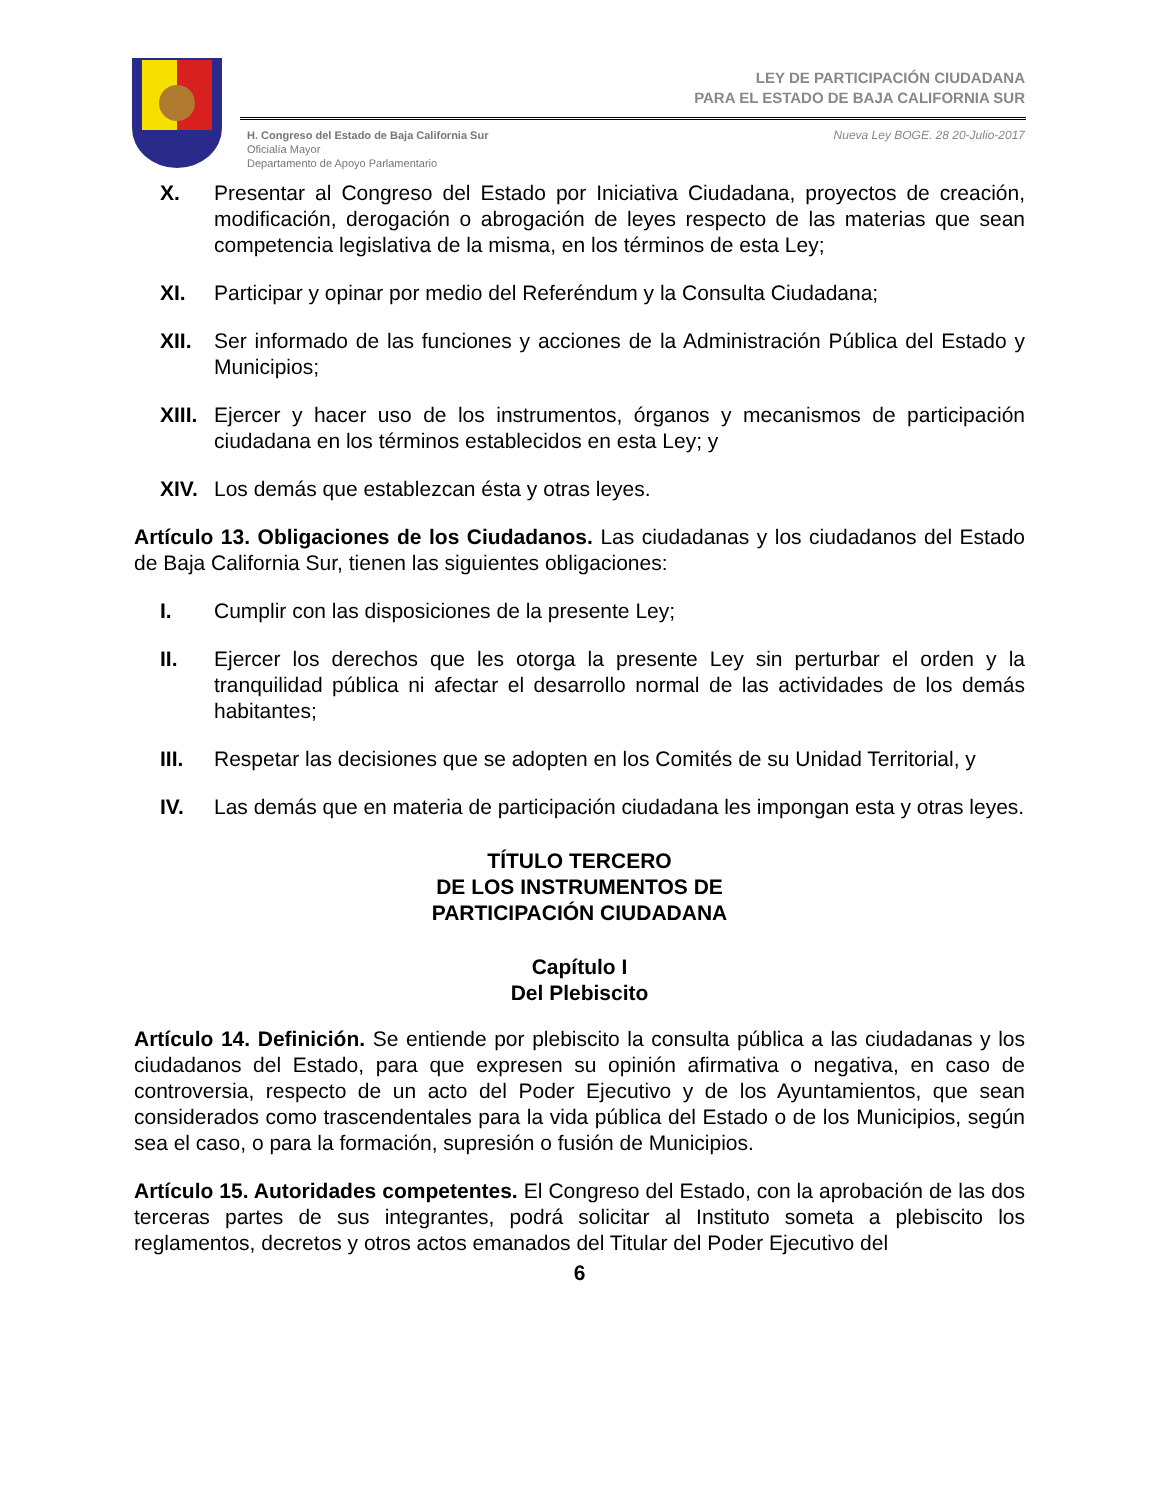LEY DE PARTICIPACIÓN CIUDADANA
PARA EL ESTADO DE BAJA CALIFORNIA SUR
H. Congreso del Estado de Baja California Sur
Oficialía Mayor
Departamento de Apoyo Parlamentario
Nueva Ley BOGE. 28 20-Julio-2017
X. Presentar al Congreso del Estado por Iniciativa Ciudadana, proyectos de creación, modificación, derogación o abrogación de leyes respecto de las materias que sean competencia legislativa de la misma, en los términos de esta Ley;
XI. Participar y opinar por medio del Referéndum y la Consulta Ciudadana;
XII. Ser informado de las funciones y acciones de la Administración Pública del Estado y Municipios;
XIII. Ejercer y hacer uso de los instrumentos, órganos y mecanismos de participación ciudadana en los términos establecidos en esta Ley; y
XIV. Los demás que establezcan ésta y otras leyes.
Artículo 13. Obligaciones de los Ciudadanos. Las ciudadanas y los ciudadanos del Estado de Baja California Sur, tienen las siguientes obligaciones:
I. Cumplir con las disposiciones de la presente Ley;
II. Ejercer los derechos que les otorga la presente Ley sin perturbar el orden y la tranquilidad pública ni afectar el desarrollo normal de las actividades de los demás habitantes;
III. Respetar las decisiones que se adopten en los Comités de su Unidad Territorial, y
IV. Las demás que en materia de participación ciudadana les impongan esta y otras leyes.
TÍTULO TERCERO
DE LOS INSTRUMENTOS DE
PARTICIPACIÓN CIUDADANA
Capítulo I
Del Plebiscito
Artículo 14. Definición. Se entiende por plebiscito la consulta pública a las ciudadanas y los ciudadanos del Estado, para que expresen su opinión afirmativa o negativa, en caso de controversia, respecto de un acto del Poder Ejecutivo y de los Ayuntamientos, que sean considerados como trascendentales para la vida pública del Estado o de los Municipios, según sea el caso, o para la formación, supresión o fusión de Municipios.
Artículo 15. Autoridades competentes. El Congreso del Estado, con la aprobación de las dos terceras partes de sus integrantes, podrá solicitar al Instituto someta a plebiscito los reglamentos, decretos y otros actos emanados del Titular del Poder Ejecutivo del
6